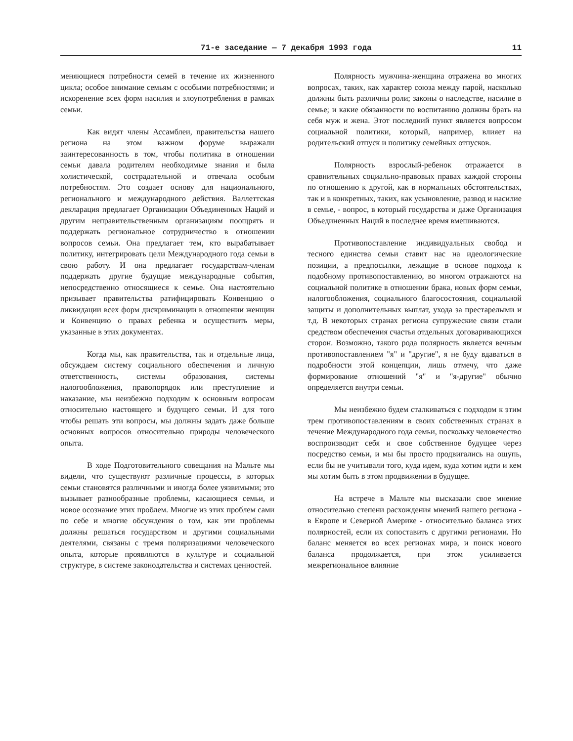71-е заседание — 7 декабря 1993 года 11
меняющиеся потребности семей в течение их жизненного цикла; особое внимание семьям с особыми потребностями; и искоренение всех форм насилия и злоупотребления в рамках семьи.
Как видят члены Ассамблеи, правительства нашего региона на этом важном форуме выражали заинтересованность в том, чтобы политика в отношении семьи давала родителям необходимые знания и была холистической, сострадательной и отвечала особым потребностям. Это создает основу для национального, регионального и международного действия. Валлеттская декларация предлагает Организации Объединенных Наций и другим неправительственным организациям поощрять и поддержать региональное сотрудничество в отношении вопросов семьи. Она предлагает тем, кто вырабатывает политику, интегрировать цели Международного года семьи в свою работу. И она предлагает государствам-членам поддержать другие будущие международные события, непосредственно относящиеся к семье. Она настоятельно призывает правительства ратифицировать Конвенцию о ликвидации всех форм дискриминации в отношении женщин и Конвенцию о правах ребенка и осуществить меры, указанные в этих документах.
Когда мы, как правительства, так и отдельные лица, обсуждаем систему социального обеспечения и личную ответственность, системы образования, системы налогообложения, правопорядок или преступление и наказание, мы неизбежно подходим к основным вопросам относительно настоящего и будущего семьи. И для того чтобы решать эти вопросы, мы должны задать даже больше основных вопросов относительно природы человеческого опыта.
В ходе Подготовительного совещания на Мальте мы видели, что существуют различные процессы, в которых семьи становятся различными и иногда более уязвимыми; это вызывает разнообразные проблемы, касающиеся семьи, и новое осознание этих проблем. Многие из этих проблем сами по себе и многие обсуждения о том, как эти проблемы должны решаться государством и другими социальными деятелями, связаны с тремя поляризациями человеческого опыта, которые проявляются в культуре и социальной структуре, в системе законодательства и системах ценностей.
Полярность мужчина-женщина отражена во многих вопросах, таких, как характер союза между парой, насколько должны быть различны роли; законы о наследстве, насилие в семье; и какие обязанности по воспитанию должны брать на себя муж и жена. Этот последний пункт является вопросом социальной политики, который, например, влияет на родительский отпуск и политику семейных отпусков.
Полярность взрослый-ребенок отражается в сравнительных социально-правовых правах каждой стороны по отношению к другой, как в нормальных обстоятельствах, так и в конкретных, таких, как усыновление, развод и насилие в семье, - вопрос, в который государства и даже Организация Объединенных Наций в последнее время вмешиваются.
Противопоставление индивидуальных свобод и тесного единства семьи ставит нас на идеологические позиции, а предпосылки, лежащие в основе подхода к подобному противопоставлению, во многом отражаются на социальной политике в отношении брака, новых форм семьи, налогообложения, социального благосостояния, социальной защиты и дополнительных выплат, ухода за престарелыми и т.д. В некоторых странах региона супружеские связи стали средством обеспечения счастья отдельных договаривающихся сторон. Возможно, такого рода полярность является вечным противопоставлением "я" и "другие", я не буду вдаваться в подробности этой концепции, лишь отмечу, что даже формирование отношений "я" и "я-другие" обычно определяется внутри семьи.
Мы неизбежно будем сталкиваться с подходом к этим трем противопоставлениям в своих собственных странах в течение Международного года семьи, поскольку человечество воспроизводит себя и свое собственное будущее через посредство семьи, и мы бы просто продвигались на ощупь, если бы не учитывали того, куда идем, куда хотим идти и кем мы хотим быть в этом продвижении в будущее.
На встрече в Мальте мы высказали свое мнение относительно степени расхождения мнений нашего региона - в Европе и Северной Америке - относительно баланса этих полярностей, если их сопоставить с другими регионами. Но баланс меняется во всех регионах мира, и поиск нового баланса продолжается, при этом усиливается межрегиональное влияние